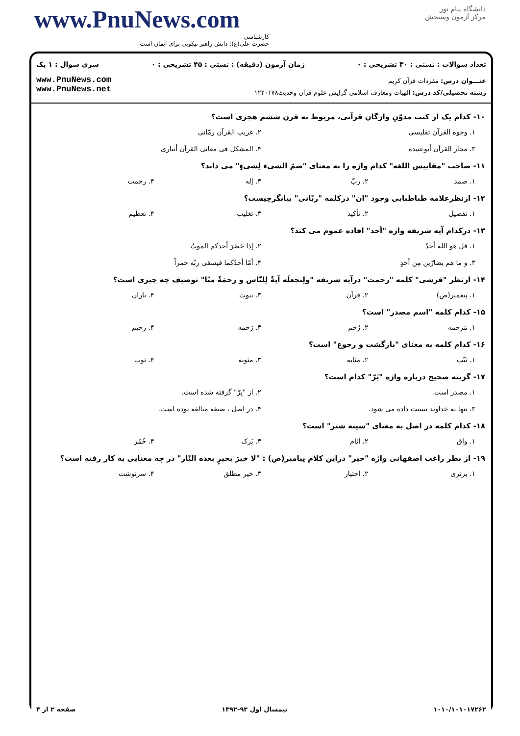www.PnuNews.com
کارشناسی
حضرت علی(ع): دانش راهبر نیکویی برای ایمان است
دانشگاه پیام نور
مرکز آزمون وسنجش
تعداد سوالات : تستی : ۳۰ تشریحی : ۰ زمان آزمون (دقیقه) : تستی : ۴۵ تشریحی : ۰ سری سوال : ۱ یک
www.PnuNews.com
www.PnuNews.net
عنـــوان درس: مفردات قرآن کریم
رشته تحصیلی/کد درس: الهیات ومعارف اسلامی گرایش علوم قرآن وحدیث۱۲۲۰۱۷۸
۱۰- کدام یک از کتب مدوّنِ واژگان قرآنی، مربوط به قرن ششم هجری است؟
۱. وجوه القرآن تفلیسی ۲. غریب القرآن رمّانی ۳. مجاز القرآن أبوعبیده ۴. المشکل فی معانی القرآن أنباری
۱۱- صاحب "مقاییس اللغه" کدام واژه را به معنای "ضمّ الشیء لِشیءٍ" می داند؟
۱. صمد ۲. ربّ ۳. إله ۴. رحمت
۱۲- ازنظرعلامه طباطبایی وجود "ان" درکلمه "ربّانی" بیانگرچیست؟
۱. تفضیل ۲. تأکید ۳. تغلیب ۴. تعظیم
۱۳- درکدام آیه شریفه واژه "أحد" افاده عموم می کند؟
۱. قل هو الله أحدٌ ۲. إذا حَضَرَ أحدکم الموتُ ۳. و ما هم بضارّین مِن أحدٍ ۴. أمّا أحدُکما فیسقی ربّه خمراً
۱۴- ازنظر "قرشی" کلمه "رحمت" درآیه شریفه "ولِنجعلَه آیةً لِلنّاس و رحمَةً منّا" توصیف چه چیزی است؟
۱. پیغمبر(ص) ۲. قرآن ۳. نبوت ۴. باران
۱۵- کدام کلمه "اسم مصدر" است؟
۱. مَرحمه ۲. رُحم ۳. رَحمه ۴. رحیم
۱۶- کدام کلمه به معنای "بازگشت و رجوع" است؟
۱. ثیّب ۲. مثابه ۳. مثوبه ۴. ثوب
۱۷- گزینه صحیح درباره واژه "بَرّ" کدام است؟
۱. مصدر است. ۲. از "بِرّ" گرفته شده است. ۳. تنها به خداوند نسبت داده می شود. ۴. در اصل ، صیغه مبالغه بوده است.
۱۸- کدام کلمه در اصل به معنای "سینه شتر" است؟
۱. واق ۲. أثام ۳. بَرک ۴. خُمُر
۱۹- از نظر راغب اصفهانی واژه "خیر" دراین کلام پیامبر(ص) : "لا خیرَ بخیرٍ بعده النّار" در چه معنایی به کار رفته است؟
۱. برتری ۲. اختیار ۳. خیر مطلق ۴. سرنوشت
۱۰۱۰/۱۰۱۰۱۷۲۶۲ نیمسال اول ۹۳-۱۳۹۲ صفحه ۲ از ۴